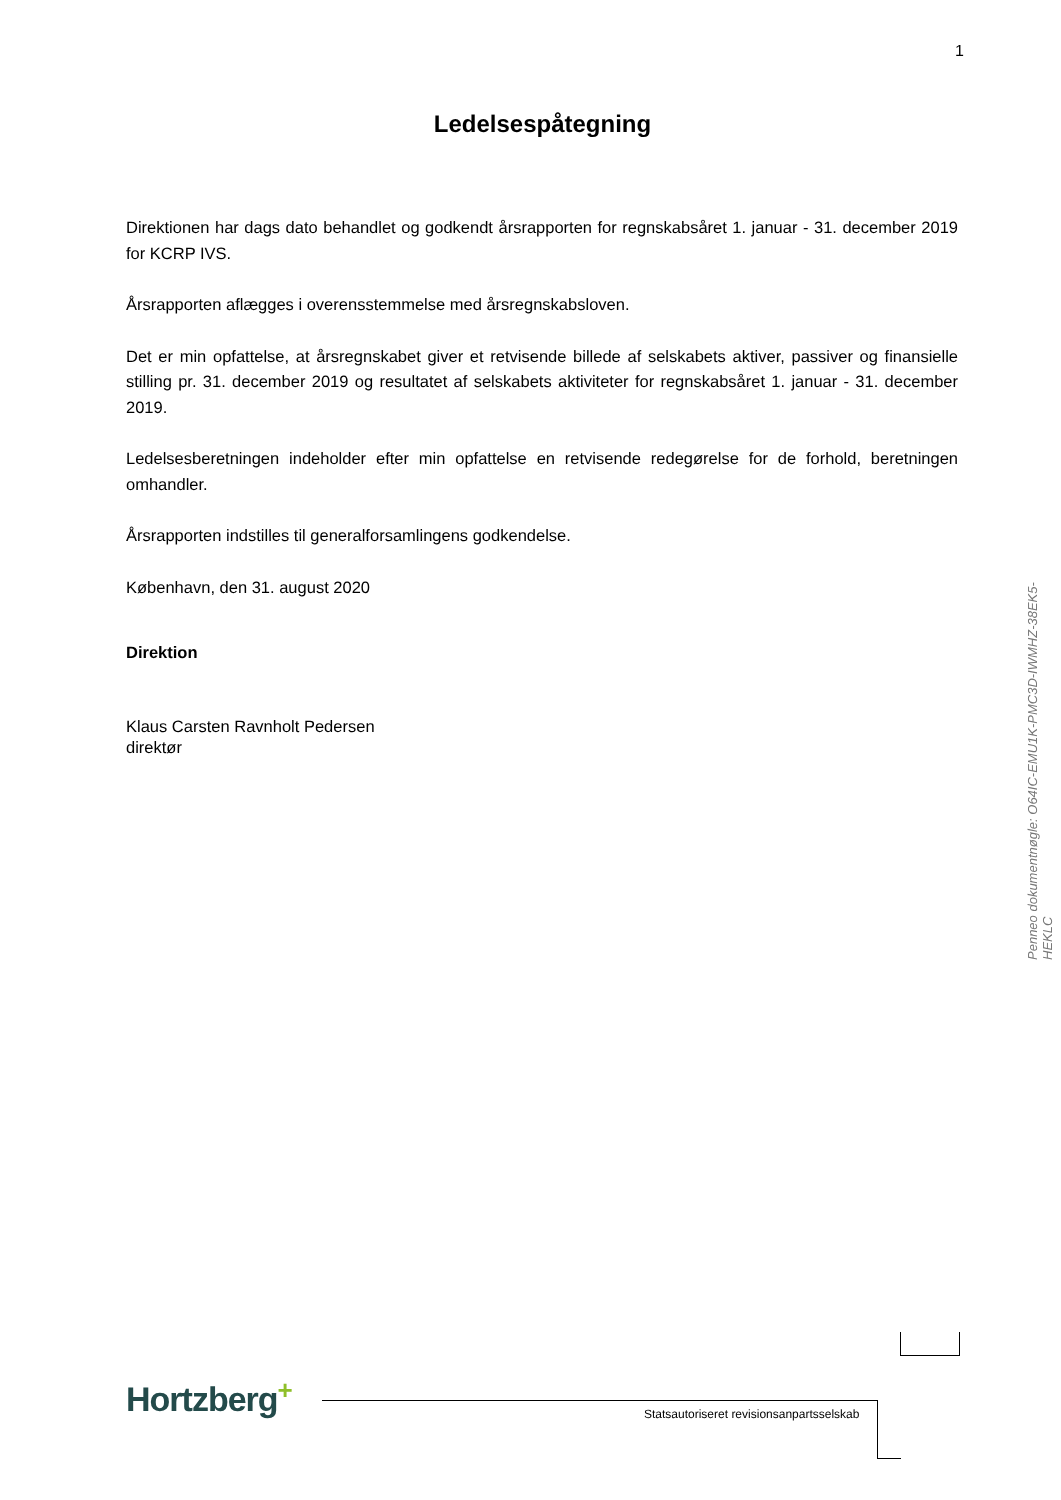1
Ledelsespåtegning
Direktionen har dags dato behandlet og godkendt årsrapporten for regnskabsåret 1. januar - 31. december 2019 for KCRP IVS.
Årsrapporten aflægges i overensstemmelse med årsregnskabsloven.
Det er min opfattelse, at årsregnskabet giver et retvisende billede af selskabets aktiver, passiver og finansielle stilling pr. 31. december 2019 og resultatet af selskabets aktiviteter for regnskabsåret 1. januar - 31. december 2019.
Ledelsesberetningen indeholder efter min opfattelse en retvisende redegørelse for de forhold, beretningen omhandler.
Årsrapporten indstilles til generalforsamlingens godkendelse.
København, den 31. august 2020
Direktion
Klaus Carsten Ravnholt Pedersen
direktør
Penneo dokumentnøgle: O64IC-EMU1K-PMC3D-IWMHZ-38EK5-HEKLC
Hortzberg+
Statsautoriseret revisionsanpartsselskab